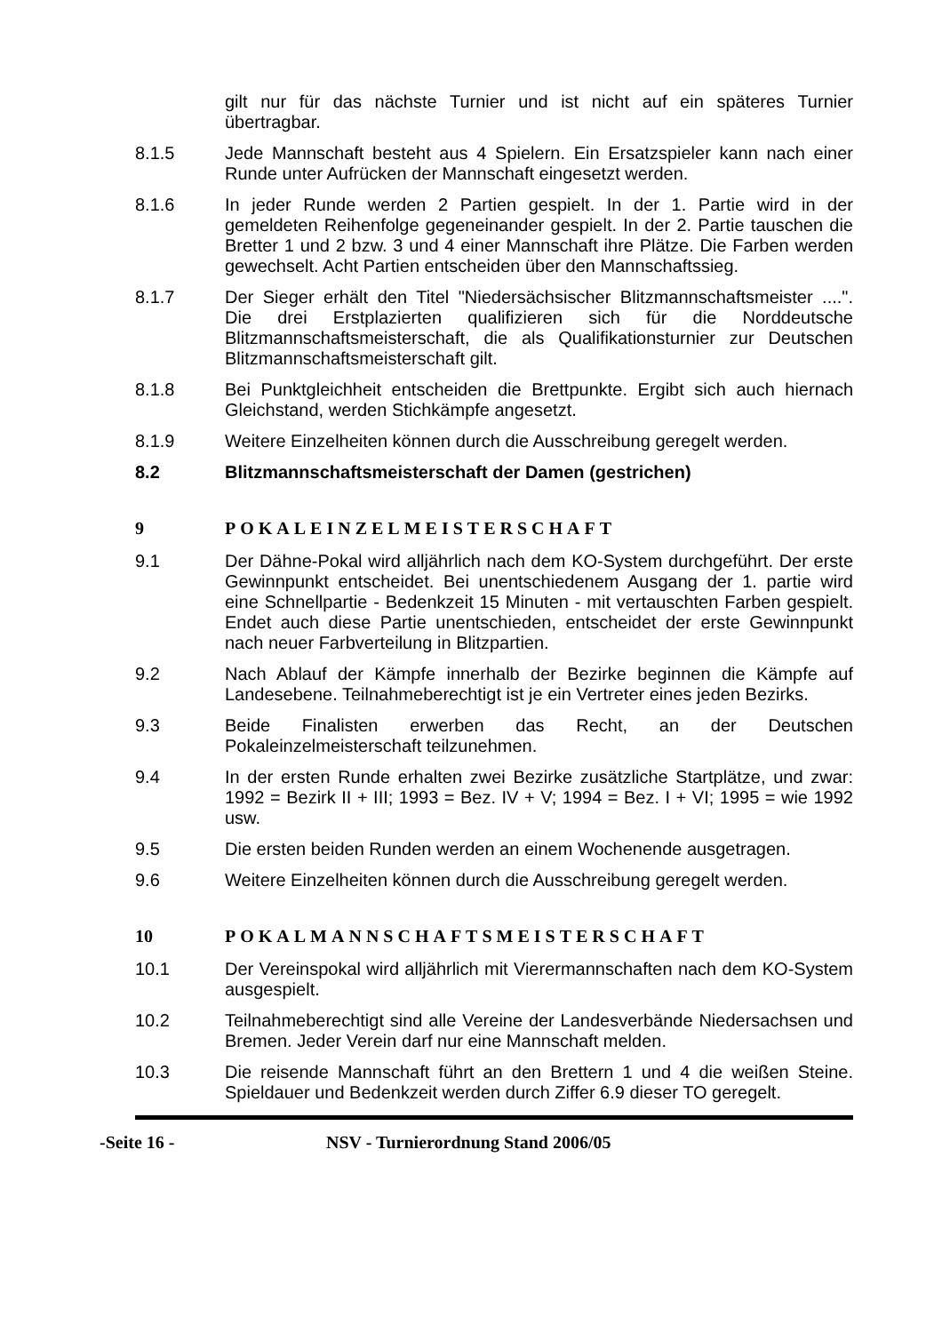gilt nur für das nächste Turnier und ist nicht auf ein späteres Turnier übertragbar.
8.1.5 Jede Mannschaft besteht aus 4 Spielern. Ein Ersatzspieler kann nach einer Runde unter Aufrücken der Mannschaft eingesetzt werden.
8.1.6 In jeder Runde werden 2 Partien gespielt. In der 1. Partie wird in der gemeldeten Reihenfolge gegeneinander gespielt. In der 2. Partie tauschen die Bretter 1 und 2 bzw. 3 und 4 einer Mannschaft ihre Plätze. Die Farben werden gewechselt. Acht Partien entscheiden über den Mannschaftssieg.
8.1.7 Der Sieger erhält den Titel "Niedersächsischer Blitzmannschaftsmeister ....". Die drei Erstplazierten qualifizieren sich für die Norddeutsche Blitzmannschaftsmeisterschaft, die als Qualifikationsturnier zur Deutschen Blitzmannschaftsmeisterschaft gilt.
8.1.8 Bei Punktgleichheit entscheiden die Brettpunkte. Ergibt sich auch hiernach Gleichstand, werden Stichkämpfe angesetzt.
8.1.9 Weitere Einzelheiten können durch die Ausschreibung geregelt werden.
8.2 Blitzmannschaftsmeisterschaft der Damen (gestrichen)
9 POKALEINZELMEISTERSCHAFT
9.1 Der Dähne-Pokal wird alljährlich nach dem KO-System durchgeführt. Der erste Gewinnpunkt entscheidet. Bei unentschiedenem Ausgang der 1. partie wird eine Schnellpartie - Bedenkzeit 15 Minuten - mit vertauschten Farben gespielt. Endet auch diese Partie unentschieden, entscheidet der erste Gewinnpunkt nach neuer Farbverteilung in Blitzpartien.
9.2 Nach Ablauf der Kämpfe innerhalb der Bezirke beginnen die Kämpfe auf Landesebene. Teilnahmeberechtigt ist je ein Vertreter eines jeden Bezirks.
9.3 Beide Finalisten erwerben das Recht, an der Deutschen Pokaleinzelmeisterschaft teilzunehmen.
9.4 In der ersten Runde erhalten zwei Bezirke zusätzliche Startplätze, und zwar: 1992 = Bezirk II + III; 1993 = Bez. IV + V; 1994 = Bez. I + VI; 1995 = wie 1992 usw.
9.5 Die ersten beiden Runden werden an einem Wochenende ausgetragen.
9.6 Weitere Einzelheiten können durch die Ausschreibung geregelt werden.
10 POKALMANNSCHAFTSMEISTERSCHAFT
10.1 Der Vereinspokal wird alljährlich mit Vierermannschaften nach dem KO-System ausgespielt.
10.2 Teilnahmeberechtigt sind alle Vereine der Landesverbände Niedersachsen und Bremen. Jeder Verein darf nur eine Mannschaft melden.
10.3 Die reisende Mannschaft führt an den Brettern 1 und 4 die weißen Steine. Spieldauer und Bedenkzeit werden durch Ziffer 6.9 dieser TO geregelt.
-Seite 16 - NSV - Turnierordnung Stand 2006/05